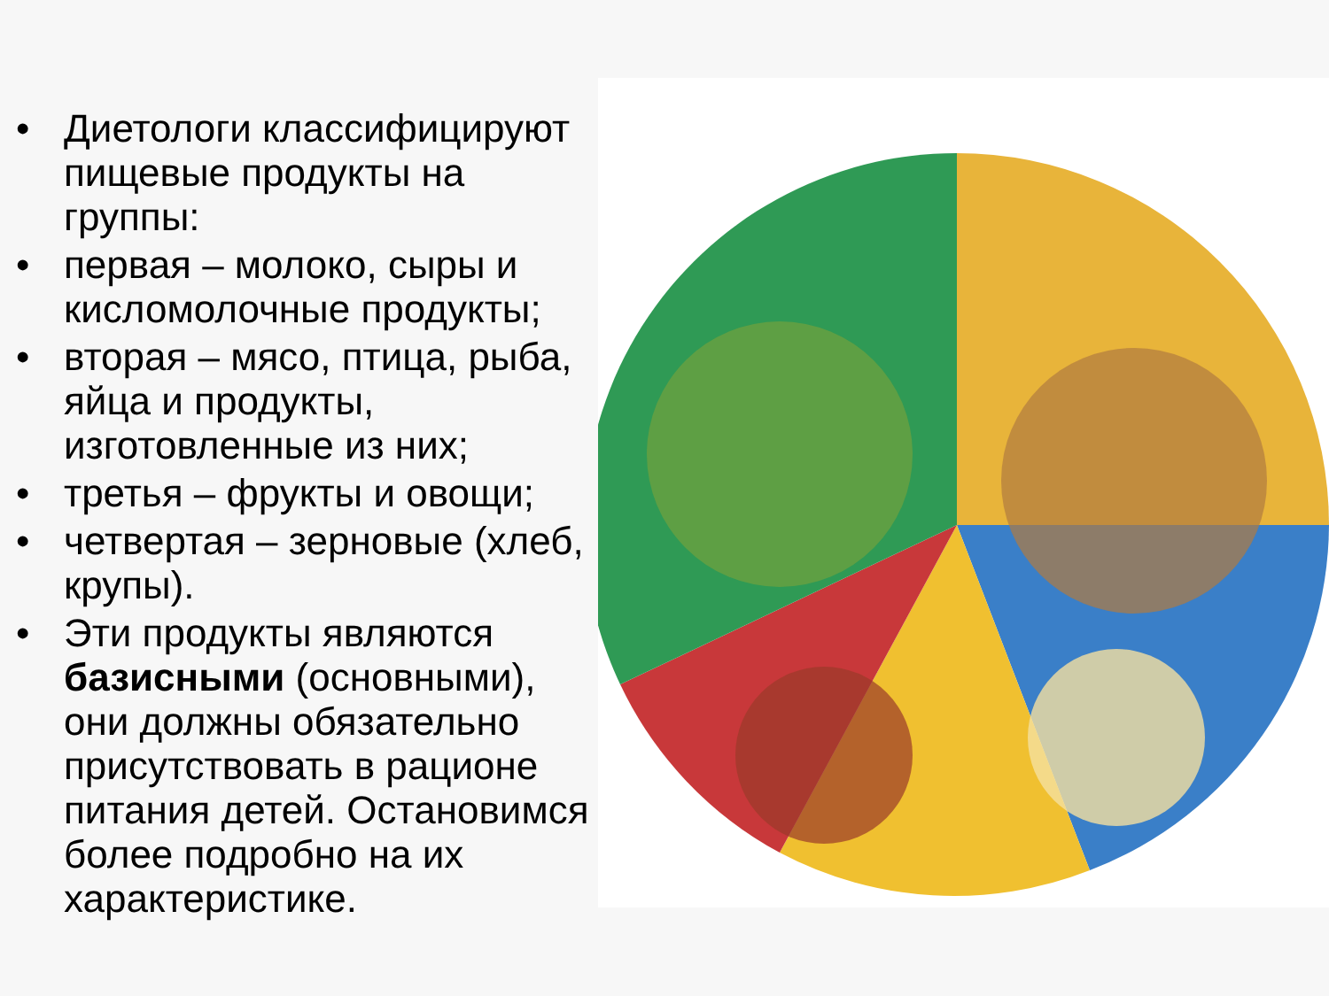• Диетологи классифицируют пищевые продукты на группы:
• первая – молоко, сыры и кисломолочные продукты;
• вторая – мясо, птица, рыба, яйца и продукты, изготовленные из них;
• третья – фрукты и овощи;
• четвертая – зерновые (хлеб, крупы).
• Эти продукты являются базисными (основными), они должны обязательно присутствовать в рационе питания детей. Остановимся более подробно на их характеристике.